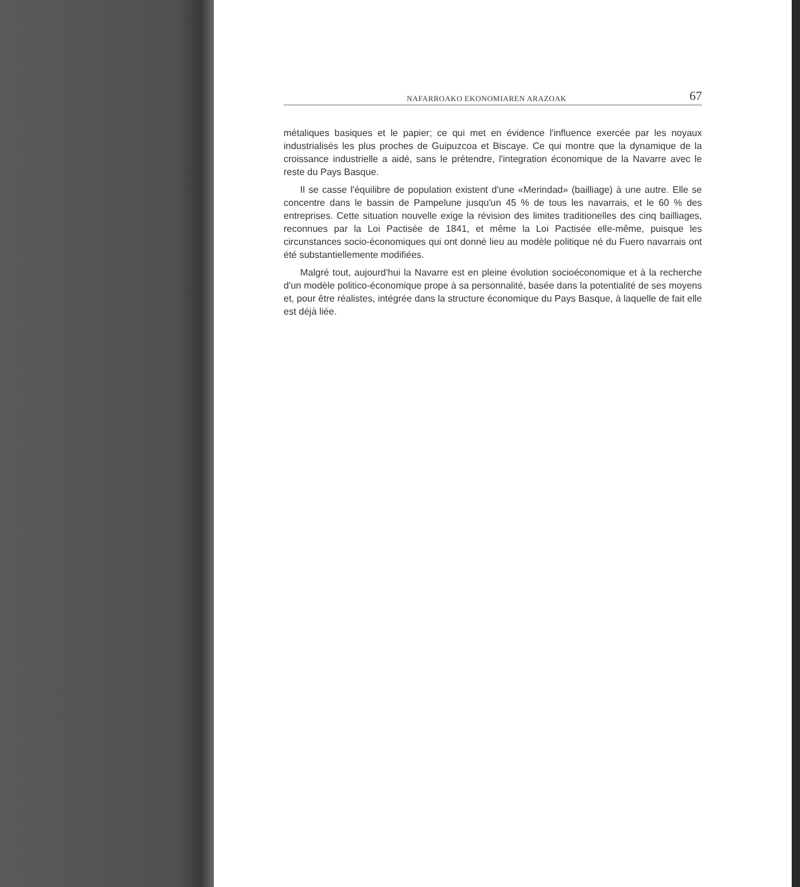NAFARROAKO EKONOMIAREN ARAZOAK 67
métaliques basiques et le papier; ce qui met en évidence l'influence exercée par les noyaux industrialisés les plus proches de Guipuzcoa et Biscaye. Ce qui montre que la dynamique de la croissance industrielle a aidé, sans le prétendre, l'integration économique de la Navarre avec le reste du Pays Basque.
Il se casse l'équilibre de population existent d'une «Merindad» (bailliage) à une autre. Elle se concentre dans le bassin de Pampelune jusqu'un 45 % de tous les navarrais, et le 60 % des entreprises. Cette situation nouvelle exige la révision des limites traditionelles des cinq bailliages, reconnues par la Loi Pactisée de 1841, et même la Loi Pactisée elle-même, puisque les circunstances socio-économiques qui ont donné lieu au modèle politique né du Fuero navarrais ont été substantiellemente modifiées.
Malgré tout, aujourd'hui la Navarre est en pleine évolution socioéconomique et à la recherche d'un modèle politico-économique prope à sa personnalité, basée dans la potentialité de ses moyens et, pour être réalistes, intégrée dans la structure économique du Pays Basque, à laquelle de fait elle est déjà liée.